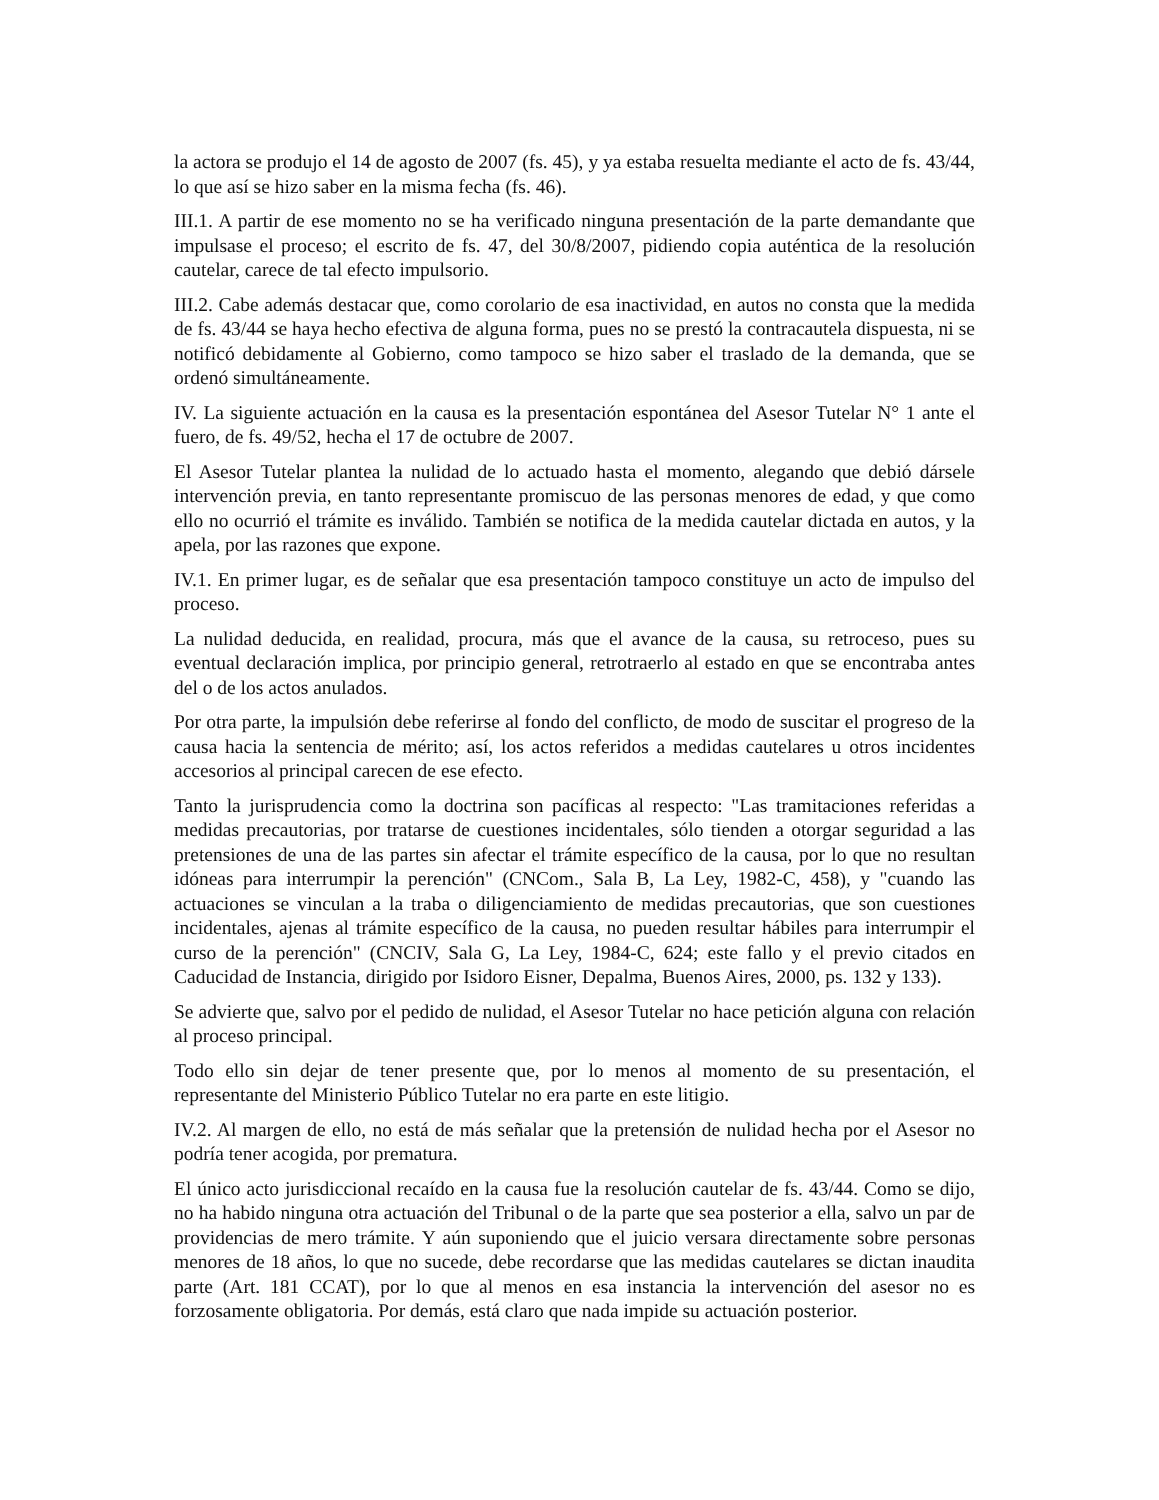la actora se produjo el 14 de agosto de 2007 (fs. 45), y ya estaba resuelta mediante el acto de fs. 43/44, lo que así se hizo saber en la misma fecha (fs. 46).
III.1. A partir de ese momento no se ha verificado ninguna presentación de la parte demandante que impulsase el proceso; el escrito de fs. 47, del 30/8/2007, pidiendo copia auténtica de la resolución cautelar, carece de tal efecto impulsorio.
III.2. Cabe además destacar que, como corolario de esa inactividad, en autos no consta que la medida de fs. 43/44 se haya hecho efectiva de alguna forma, pues no se prestó la contracautela dispuesta, ni se notificó debidamente al Gobierno, como tampoco se hizo saber el traslado de la demanda, que se ordenó simultáneamente.
IV. La siguiente actuación en la causa es la presentación espontánea del Asesor Tutelar N° 1 ante el fuero, de fs. 49/52, hecha el 17 de octubre de 2007.
El Asesor Tutelar plantea la nulidad de lo actuado hasta el momento, alegando que debió dársele intervención previa, en tanto representante promiscuo de las personas menores de edad, y que como ello no ocurrió el trámite es inválido. También se notifica de la medida cautelar dictada en autos, y la apela, por las razones que expone.
IV.1. En primer lugar, es de señalar que esa presentación tampoco constituye un acto de impulso del proceso.
La nulidad deducida, en realidad, procura, más que el avance de la causa, su retroceso, pues su eventual declaración implica, por principio general, retrotraerlo al estado en que se encontraba antes del o de los actos anulados.
Por otra parte, la impulsión debe referirse al fondo del conflicto, de modo de suscitar el progreso de la causa hacia la sentencia de mérito; así, los actos referidos a medidas cautelares u otros incidentes accesorios al principal carecen de ese efecto.
Tanto la jurisprudencia como la doctrina son pacíficas al respecto: "Las tramitaciones referidas a medidas precautorias, por tratarse de cuestiones incidentales, sólo tienden a otorgar seguridad a las pretensiones de una de las partes sin afectar el trámite específico de la causa, por lo que no resultan idóneas para interrumpir la perención" (CNCom., Sala B, La Ley, 1982-C, 458), y "cuando las actuaciones se vinculan a la traba o diligenciamiento de medidas precautorias, que son cuestiones incidentales, ajenas al trámite específico de la causa, no pueden resultar hábiles para interrumpir el curso de la perención" (CNCIV, Sala G, La Ley, 1984-C, 624; este fallo y el previo citados en Caducidad de Instancia, dirigido por Isidoro Eisner, Depalma, Buenos Aires, 2000, ps. 132 y 133).
Se advierte que, salvo por el pedido de nulidad, el Asesor Tutelar no hace petición alguna con relación al proceso principal.
Todo ello sin dejar de tener presente que, por lo menos al momento de su presentación, el representante del Ministerio Público Tutelar no era parte en este litigio.
IV.2. Al margen de ello, no está de más señalar que la pretensión de nulidad hecha por el Asesor no podría tener acogida, por prematura.
El único acto jurisdiccional recaído en la causa fue la resolución cautelar de fs. 43/44. Como se dijo, no ha habido ninguna otra actuación del Tribunal o de la parte que sea posterior a ella, salvo un par de providencias de mero trámite. Y aún suponiendo que el juicio versara directamente sobre personas menores de 18 años, lo que no sucede, debe recordarse que las medidas cautelares se dictan inaudita parte (Art. 181 CCAT), por lo que al menos en esa instancia la intervención del asesor no es forzosamente obligatoria. Por demás, está claro que nada impide su actuación posterior.